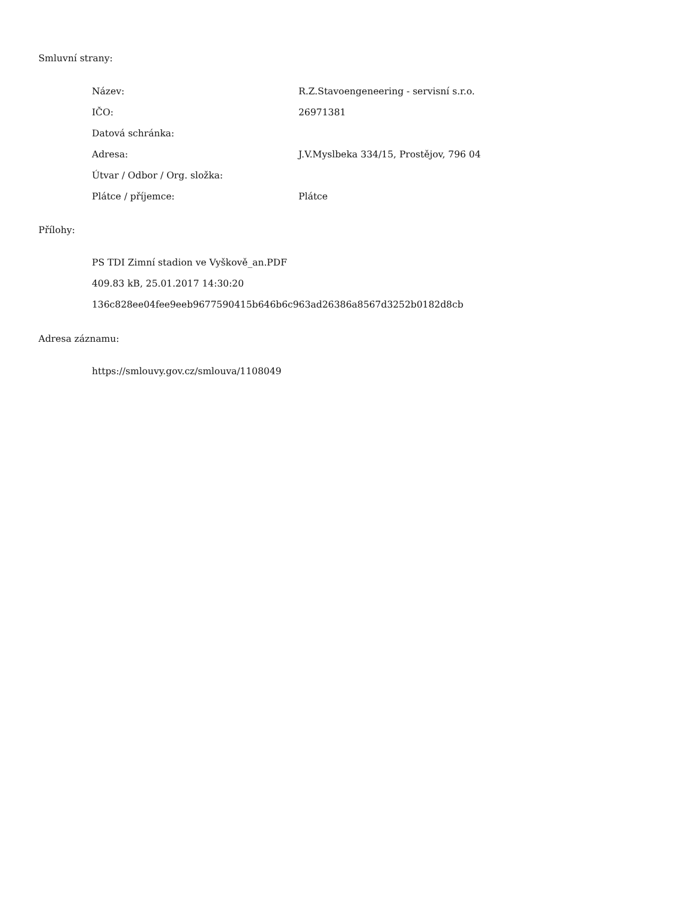Smluvní strany:
| Název: | R.Z.Stavoengeneering - servisní s.r.o. |
| IČO: | 26971381 |
| Datová schránka: | |
| Adresa: | J.V.Myslbeka 334/15, Prostějov, 796 04 |
| Útvar / Odbor / Org. složka: | |
| Plátce / příjemce: | Plátce |
Přílohy:
PS TDI Zimní stadion ve Vyškově_an.PDF
409.83 kB, 25.01.2017 14:30:20
136c828ee04fee9eeb9677590415b646b6c963ad26386a8567d3252b0182d8cb
Adresa záznamu:
https://smlouvy.gov.cz/smlouva/1108049